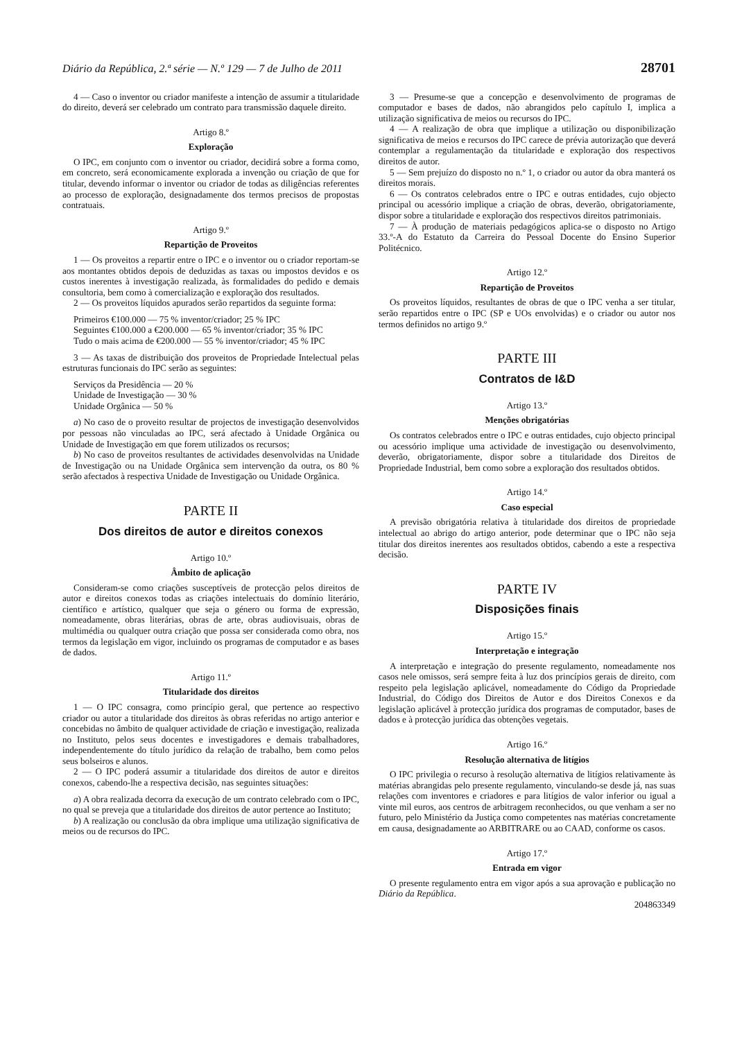Diário da República, 2.ª série — N.º 129 — 7 de Julho de 2011 28701
4 — Caso o inventor ou criador manifeste a intenção de assumir a titularidade do direito, deverá ser celebrado um contrato para transmissão daquele direito.
Artigo 8.º
Exploração
O IPC, em conjunto com o inventor ou criador, decidirá sobre a forma como, em concreto, será economicamente explorada a invenção ou criação de que for titular, devendo informar o inventor ou criador de todas as diligências referentes ao processo de exploração, designadamente dos termos precisos de propostas contratuais.
Artigo 9.º
Repartição de Proveitos
1 — Os proveitos a repartir entre o IPC e o inventor ou o criador reportam-se aos montantes obtidos depois de deduzidas as taxas ou impostos devidos e os custos inerentes à investigação realizada, às formalidades do pedido e demais consultoria, bem como à comercialização e exploração dos resultados.
2 — Os proveitos líquidos apurados serão repartidos da seguinte forma:
Primeiros €100.000 — 75 % inventor/criador; 25 % IPC
Seguintes €100.000 a €200.000 — 65 % inventor/criador; 35 % IPC
Tudo o mais acima de €200.000 — 55 % inventor/criador; 45 % IPC
3 — As taxas de distribuição dos proveitos de Propriedade Intelectual pelas estruturas funcionais do IPC serão as seguintes:
Serviços da Presidência — 20 %
Unidade de Investigação — 30 %
Unidade Orgânica — 50 %
a) No caso de o proveito resultar de projectos de investigação desenvolvidos por pessoas não vinculadas ao IPC, será afectado à Unidade Orgânica ou Unidade de Investigação em que forem utilizados os recursos;
b) No caso de proveitos resultantes de actividades desenvolvidas na Unidade de Investigação ou na Unidade Orgânica sem intervenção da outra, os 80 % serão afectados à respectiva Unidade de Investigação ou Unidade Orgânica.
PARTE II
Dos direitos de autor e direitos conexos
Artigo 10.º
Âmbito de aplicação
Consideram-se como criações susceptíveis de protecção pelos direitos de autor e direitos conexos todas as criações intelectuais do domínio literário, científico e artístico, qualquer que seja o género ou forma de expressão, nomeadamente, obras literárias, obras de arte, obras audiovisuais, obras de multimédia ou qualquer outra criação que possa ser considerada como obra, nos termos da legislação em vigor, incluindo os programas de computador e as bases de dados.
Artigo 11.º
Titularidade dos direitos
1 — O IPC consagra, como princípio geral, que pertence ao respectivo criador ou autor a titularidade dos direitos às obras referidas no artigo anterior e concebidas no âmbito de qualquer actividade de criação e investigação, realizada no Instituto, pelos seus docentes e investigadores e demais trabalhadores, independentemente do título jurídico da relação de trabalho, bem como pelos seus bolseiros e alunos.
2 — O IPC poderá assumir a titularidade dos direitos de autor e direitos conexos, cabendo-lhe a respectiva decisão, nas seguintes situações:
a) A obra realizada decorra da execução de um contrato celebrado com o IPC, no qual se preveja que a titularidade dos direitos de autor pertence ao Instituto;
b) A realização ou conclusão da obra implique uma utilização significativa de meios ou de recursos do IPC.
3 — Presume-se que a concepção e desenvolvimento de programas de computador e bases de dados, não abrangidos pelo capítulo I, implica a utilização significativa de meios ou recursos do IPC.
4 — A realização de obra que implique a utilização ou disponibilização significativa de meios e recursos do IPC carece de prévia autorização que deverá contemplar a regulamentação da titularidade e exploração dos respectivos direitos de autor.
5 — Sem prejuízo do disposto no n.º 1, o criador ou autor da obra manterá os direitos morais.
6 — Os contratos celebrados entre o IPC e outras entidades, cujo objecto principal ou acessório implique a criação de obras, deverão, obrigatoriamente, dispor sobre a titularidade e exploração dos respectivos direitos patrimoniais.
7 — À produção de materiais pedagógicos aplica-se o disposto no Artigo 33.º-A do Estatuto da Carreira do Pessoal Docente do Ensino Superior Politécnico.
Artigo 12.º
Repartição de Proveitos
Os proveitos líquidos, resultantes de obras de que o IPC venha a ser titular, serão repartidos entre o IPC (SP e UOs envolvidas) e o criador ou autor nos termos definidos no artigo 9.º
PARTE III
Contratos de I&D
Artigo 13.º
Menções obrigatórias
Os contratos celebrados entre o IPC e outras entidades, cujo objecto principal ou acessório implique uma actividade de investigação ou desenvolvimento, deverão, obrigatoriamente, dispor sobre a titularidade dos Direitos de Propriedade Industrial, bem como sobre a exploração dos resultados obtidos.
Artigo 14.º
Caso especial
A previsão obrigatória relativa à titularidade dos direitos de propriedade intelectual ao abrigo do artigo anterior, pode determinar que o IPC não seja titular dos direitos inerentes aos resultados obtidos, cabendo a este a respectiva decisão.
PARTE IV
Disposições finais
Artigo 15.º
Interpretação e integração
A interpretação e integração do presente regulamento, nomeadamente nos casos nele omissos, será sempre feita à luz dos princípios gerais de direito, com respeito pela legislação aplicável, nomeadamente do Código da Propriedade Industrial, do Código dos Direitos de Autor e dos Direitos Conexos e da legislação aplicável à protecção jurídica dos programas de computador, bases de dados e à protecção jurídica das obtenções vegetais.
Artigo 16.º
Resolução alternativa de litígios
O IPC privilegia o recurso à resolução alternativa de litígios relativamente às matérias abrangidas pelo presente regulamento, vinculando-se desde já, nas suas relações com inventores e criadores e para litígios de valor inferior ou igual a vinte mil euros, aos centros de arbitragem reconhecidos, ou que venham a ser no futuro, pelo Ministério da Justiça como competentes nas matérias concretamente em causa, designadamente ao ARBITRARE ou ao CAAD, conforme os casos.
Artigo 17.º
Entrada em vigor
O presente regulamento entra em vigor após a sua aprovação e publicação no Diário da República.
204863349